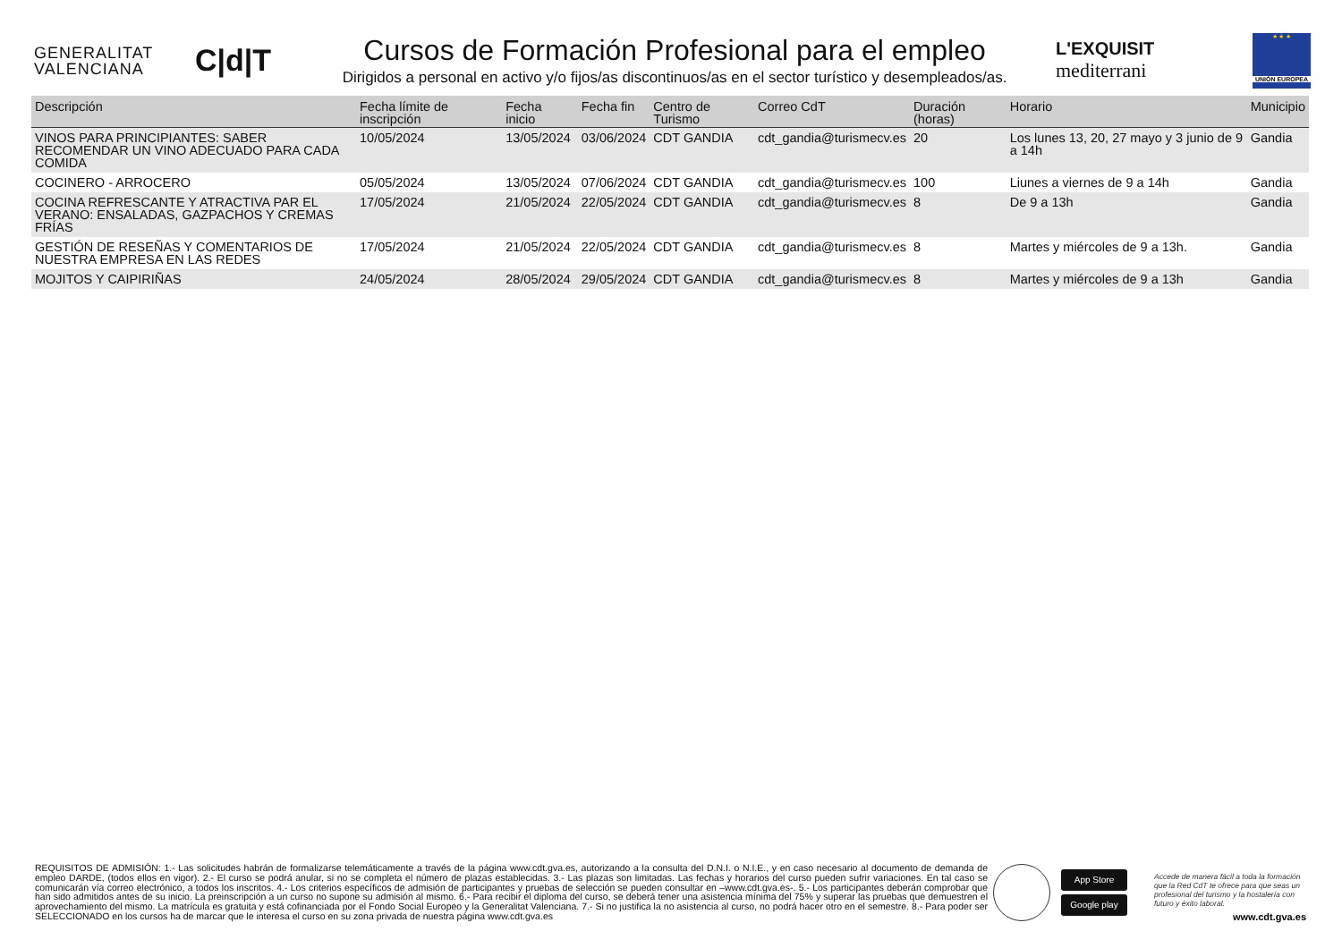GENERALITAT
VALENCIANA
C|d|T
Cursos de Formación Profesional para el empleo
Dirigidos a personal en activo y/o fijos/as discontinuos/as en el sector turístico y desempleados/as.
L'EXQUISIT
mediterrani
★ ★ ★
UNIÓN EUROPEA
| Descripción | Fecha límite de inscripción | Fecha inicio | Fecha fin | Centro de Turismo | Correo CdT | Duración (horas) | Horario | Municipio |
| --- | --- | --- | --- | --- | --- | --- | --- | --- |
| VINOS PARA PRINCIPIANTES: SABER RECOMENDAR UN VINO ADECUADO PARA CADA COMIDA | 10/05/2024 | 13/05/2024 | 03/06/2024 | CDT GANDIA | cdt_gandia@turismecv.es | 20 | Los lunes 13, 20, 27 mayo y 3 junio de 9 a 14h | Gandia |
| COCINERO - ARROCERO | 05/05/2024 | 13/05/2024 | 07/06/2024 | CDT GANDIA | cdt_gandia@turismecv.es | 100 | Liunes a viernes de 9 a 14h | Gandia |
| COCINA REFRESCANTE Y ATRACTIVA PAR EL VERANO: ENSALADAS, GAZPACHOS Y CREMAS FRÍAS | 17/05/2024 | 21/05/2024 | 22/05/2024 | CDT GANDIA | cdt_gandia@turismecv.es | 8 | De 9 a 13h | Gandia |
| GESTIÓN DE RESEÑAS Y COMENTARIOS DE NUESTRA EMPRESA EN LAS REDES | 17/05/2024 | 21/05/2024 | 22/05/2024 | CDT GANDIA | cdt_gandia@turismecv.es | 8 | Martes y miércoles de 9 a 13h. | Gandia |
| MOJITOS Y CAIPIRIÑAS | 24/05/2024 | 28/05/2024 | 29/05/2024 | CDT GANDIA | cdt_gandia@turismecv.es | 8 | Martes y miércoles de 9 a 13h | Gandia |
REQUISITOS DE ADMISIÓN: 1.- Las solicitudes habrán de formalizarse telemáticamente a través de la página www.cdt.gva.es, autorizando a la consulta del D.N.I. o N.I.E., y en caso necesario al documento de demanda de empleo DARDE, (todos ellos en vigor). 2.- El curso se podrá anular, si no se completa el número de plazas establecidas. 3.- Las plazas son limitadas. Las fechas y horarios del curso pueden sufrir variaciones. En tal caso se comunicarán vía correo electrónico, a todos los inscritos. 4.- Los criterios específicos de admisión de participantes y pruebas de selección se pueden consultar en –www.cdt.gva.es-. 5.- Los participantes deberán comprobar que han sido admitidos antes de su inicio. La preinscripción a un curso no supone su admisión al mismo. 6.- Para recibir el diploma del curso, se deberá tener una asistencia mínima del 75% y superar las pruebas que demuestren el aprovechamiento del mismo. La matrícula es gratuita y está cofinanciada por el Fondo Social Europeo y la Generalitat Valenciana. 7.- Si no justifica la no asistencia al curso, no podrá hacer otro en el semestre. 8.- Para poder ser SELECCIONADO en los cursos ha de marcar que le interesa el curso en su zona privada de nuestra página www.cdt.gva.es
App Store
Google play
Accede de manera fácil a toda la formación que la Red CdT te ofrece para que seas un profesional del turismo y la hostalería con futuro y éxito laboral.
www.cdt.gva.es